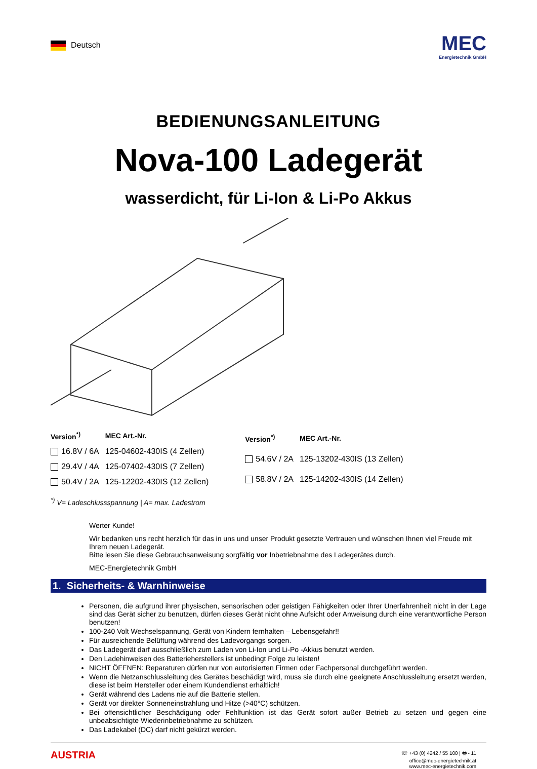Deutsch
MEC
Energietechnik GmbH
BEDIENUNGSANLEITUNG
Nova-100 Ladegerät
wasserdicht, für Li-Ion & Li-Po Akkus
| Version<sup>*)</sup> | MEC Art.-Nr. |
| --- | --- |
| 16.8V / 6A | 125-04602-430IS (4 Zellen) |
| 29.4V / 4A | 125-07402-430IS (7 Zellen) |
| 50.4V / 2A | 125-12202-430IS (12 Zellen) |
| Version<sup>*)</sup> | MEC Art.-Nr. |
| --- | --- |
| 54.6V / 2A | 125-13202-430IS (13 Zellen) |
| 58.8V / 2A | 125-14202-430IS (14 Zellen) |
<sup>*)</sup> V= Ladeschlussspannung | A= max. Ladestrom
Werter Kunde!
Wir bedanken uns recht herzlich für das in uns und unser Produkt gesetzte Vertrauen und wünschen Ihnen viel Freude mit Ihrem neuen Ladegerät.
Bitte lesen Sie diese Gebrauchsanweisung sorgfältig vor Inbetriebnahme des Ladegerätes durch.
MEC-Energietechnik GmbH
1. Sicherheits- & Warnhinweise
Personen, die aufgrund ihrer physischen, sensorischen oder geistigen Fähigkeiten oder Ihrer Unerfahrenheit nicht in der Lage sind das Gerät sicher zu benutzen, dürfen dieses Gerät nicht ohne Aufsicht oder Anweisung durch eine verantwortliche Person benutzen!
100-240 Volt Wechselspannung, Gerät von Kindern fernhalten – Lebensgefahr!!
Für ausreichende Belüftung während des Ladevorgangs sorgen.
Das Ladegerät darf ausschließlich zum Laden von Li-Ion und Li-Po -Akkus benutzt werden.
Den Ladehinweisen des Batterieherstellers ist unbedingt Folge zu leisten!
NICHT ÖFFNEN: Reparaturen dürfen nur von autorisierten Firmen oder Fachpersonal durchgeführt werden.
Wenn die Netzanschlussleitung des Gerätes beschädigt wird, muss sie durch eine geeignete Anschlussleitung ersetzt werden, diese ist beim Hersteller oder einem Kundendienst erhältlich!
Gerät während des Ladens nie auf die Batterie stellen.
Gerät vor direkter Sonneneinstrahlung und Hitze (>40°C) schützen.
Bei offensichtlicher Beschädigung oder Fehlfunktion ist das Gerät sofort außer Betrieb zu setzen und gegen eine unbeabsichtigte Wiederinbetriebnahme zu schützen.
Das Ladekabel (DC) darf nicht gekürzt werden.
AUSTRIA
☏ +43 (0) 4242 / 55 100 | 🖶 - 11
office@mec-energietechnik.at
www.mec-energietechnik.com